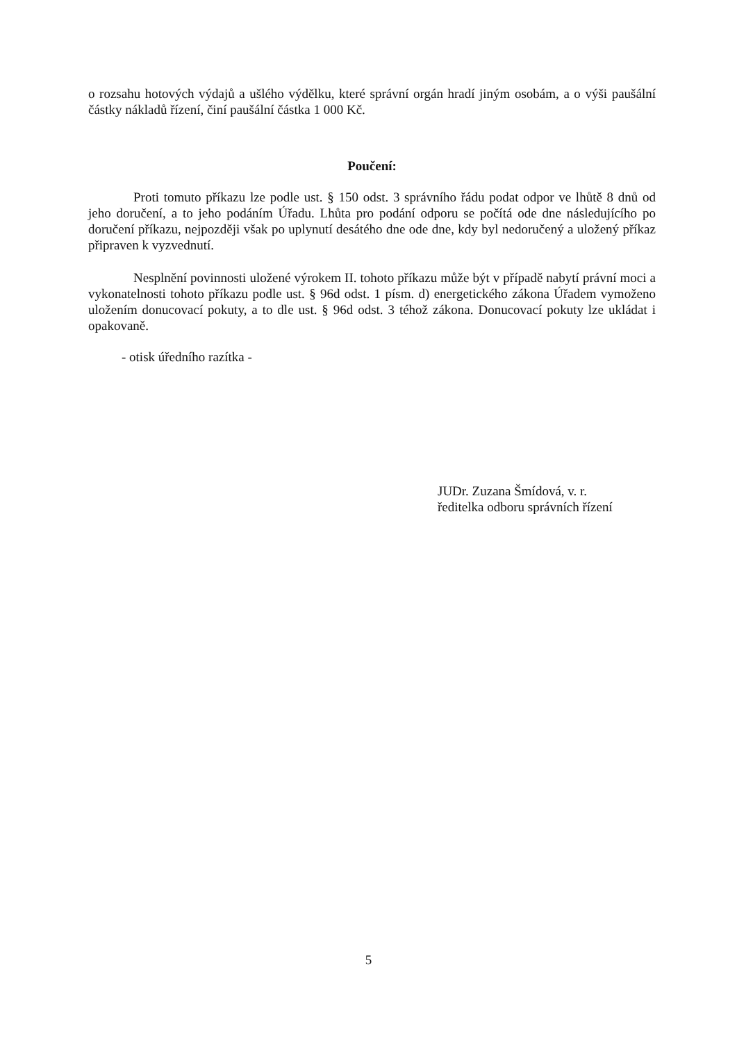o rozsahu hotových výdajů a ušlého výdělku, které správní orgán hradí jiným osobám, a o výši paušální částky nákladů řízení, činí paušální částka 1 000 Kč.
Poučení:
Proti tomuto příkazu lze podle ust. § 150 odst. 3 správního řádu podat odpor ve lhůtě 8 dnů od jeho doručení, a to jeho podáním Úřadu. Lhůta pro podání odporu se počítá ode dne následujícího po doručení příkazu, nejpozději však po uplynutí desátého dne ode dne, kdy byl nedoručený a uložený příkaz připraven k vyzvednutí.
Nesplnění povinnosti uložené výrokem II. tohoto příkazu může být v případě nabytí právní moci a vykonatelnosti tohoto příkazu podle ust. § 96d odst. 1 písm. d) energetického zákona Úřadem vymoženo uložením donucovací pokuty, a to dle ust. § 96d odst. 3 téhož zákona. Donucovací pokuty lze ukládat i opakovaně.
- otisk úředního razítka -
JUDr. Zuzana Šmídová, v. r.
ředitelka odboru správních řízení
5